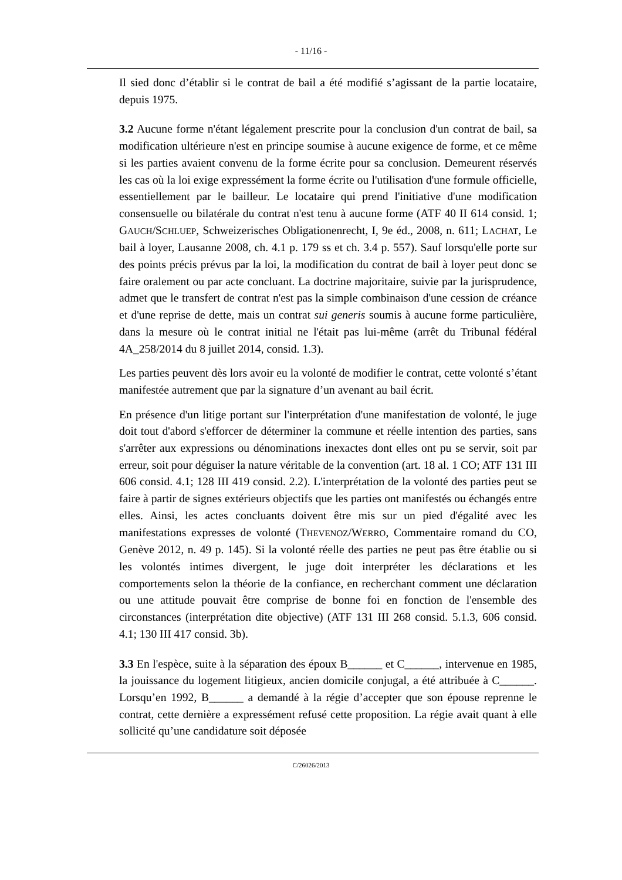- 11/16 -
Il sied donc d’établir si le contrat de bail a été modifié s’agissant de la partie locataire, depuis 1975.
3.2 Aucune forme n'étant légalement prescrite pour la conclusion d'un contrat de bail, sa modification ultérieure n'est en principe soumise à aucune exigence de forme, et ce même si les parties avaient convenu de la forme écrite pour sa conclusion. Demeurent réservés les cas où la loi exige expressément la forme écrite ou l'utilisation d'une formule officielle, essentiellement par le bailleur. Le locataire qui prend l'initiative d'une modification consensuelle ou bilatérale du contrat n'est tenu à aucune forme (ATF 40 II 614 consid. 1; GAUCH/SCHLUEP, Schweizerisches Obligationenrecht, I, 9e éd., 2008, n. 611; LACHAT, Le bail à loyer, Lausanne 2008, ch. 4.1 p. 179 ss et ch. 3.4 p. 557). Sauf lorsqu'elle porte sur des points précis prévus par la loi, la modification du contrat de bail à loyer peut donc se faire oralement ou par acte concluant. La doctrine majoritaire, suivie par la jurisprudence, admet que le transfert de contrat n'est pas la simple combinaison d'une cession de créance et d'une reprise de dette, mais un contrat sui generis soumis à aucune forme particulière, dans la mesure où le contrat initial ne l'était pas lui-même (arrêt du Tribunal fédéral 4A_258/2014 du 8 juillet 2014, consid. 1.3).
Les parties peuvent dès lors avoir eu la volonté de modifier le contrat, cette volonté s’étant manifestée autrement que par la signature d’un avenant au bail écrit.
En présence d'un litige portant sur l'interprétation d'une manifestation de volonté, le juge doit tout d'abord s'efforcer de déterminer la commune et réelle intention des parties, sans s'arrêter aux expressions ou dénominations inexactes dont elles ont pu se servir, soit par erreur, soit pour déguiser la nature véritable de la convention (art. 18 al. 1 CO; ATF 131 III 606 consid. 4.1; 128 III 419 consid. 2.2). L'interprétation de la volonté des parties peut se faire à partir de signes extérieurs objectifs que les parties ont manifestés ou échangés entre elles. Ainsi, les actes concluants doivent être mis sur un pied d'égalité avec les manifestations expresses de volonté (THEVENOZ/WERRO, Commentaire romand du CO, Genève 2012, n. 49 p. 145). Si la volonté réelle des parties ne peut pas être établie ou si les volontés intimes divergent, le juge doit interpréter les déclarations et les comportements selon la théorie de la confiance, en recherchant comment une déclaration ou une attitude pouvait être comprise de bonne foi en fonction de l'ensemble des circonstances (interprétation dite objective) (ATF 131 III 268 consid. 5.1.3, 606 consid. 4.1; 130 III 417 consid. 3b).
3.3 En l'espèce, suite à la séparation des époux B______ et C______, intervenue en 1985, la jouissance du logement litigieux, ancien domicile conjugal, a été attribuée à C______. Lorsqu’en 1992, B______ a demandé à la régie d’accepter que son épouse reprenne le contrat, cette dernière a expressément refusé cette proposition. La régie avait quant à elle sollicité qu’une candidature soit déposée
C/26026/2013